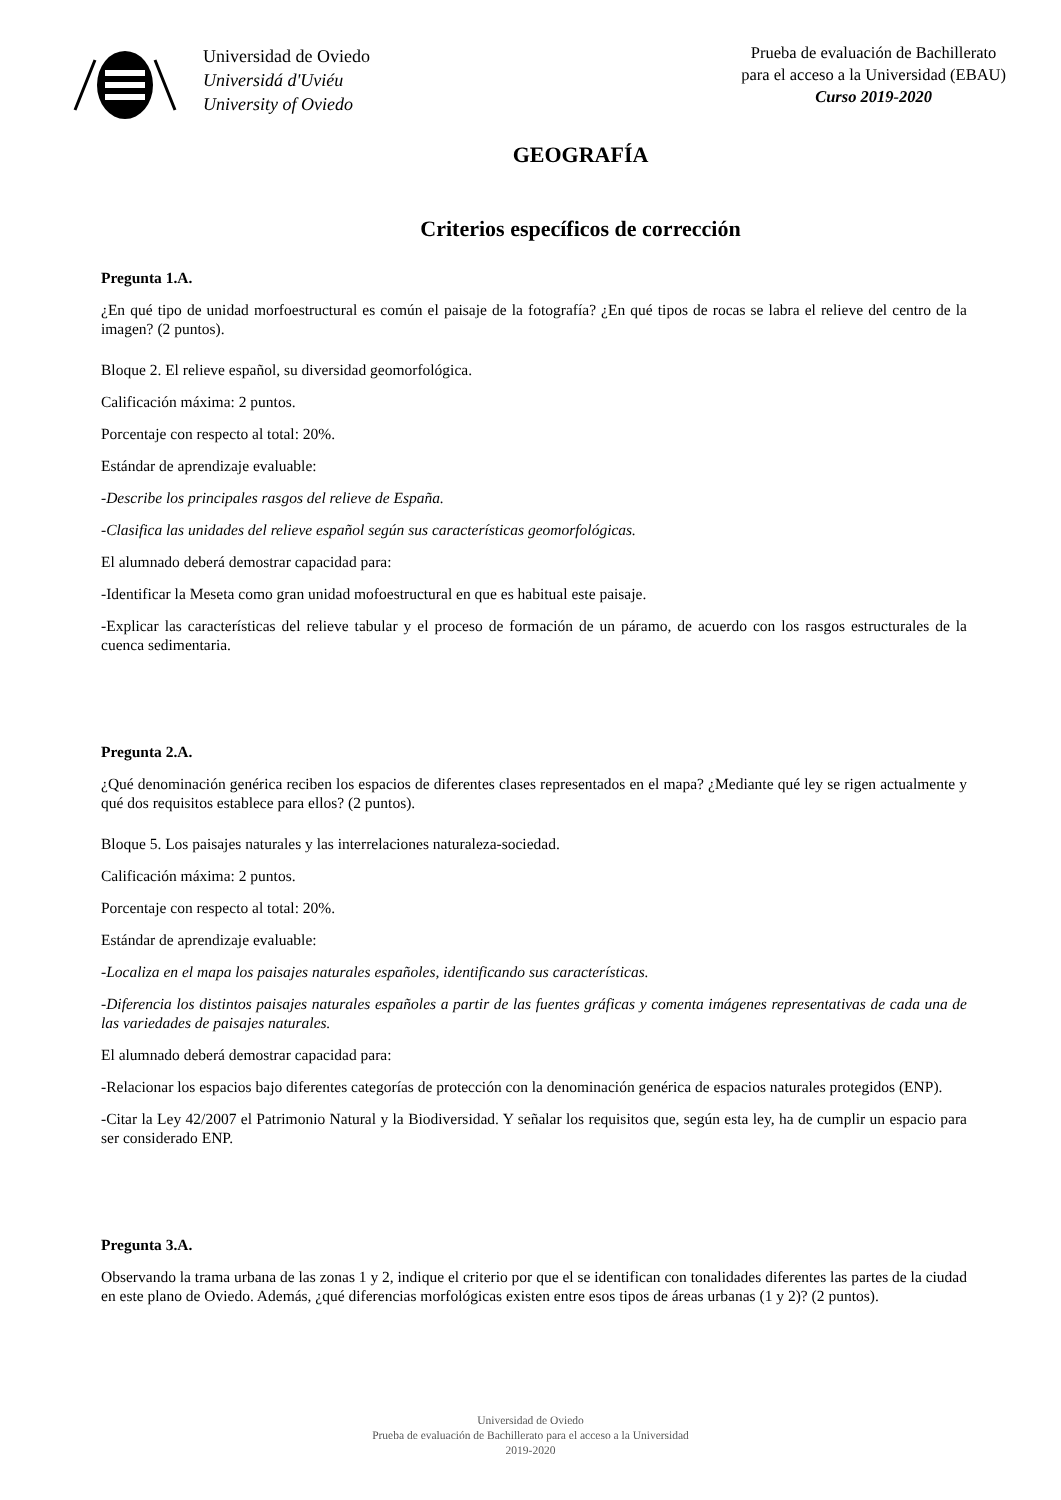Universidad de Oviedo
Universidá d'Uviéu
University of Oviedo
Prueba de evaluación de Bachillerato
para el acceso a la Universidad (EBAU)
Curso 2019-2020
GEOGRAFÍA
Criterios específicos de corrección
Pregunta 1.A.
¿En qué tipo de unidad morfoestructural es común el paisaje de la fotografía? ¿En qué tipos de rocas se labra el relieve del centro de la imagen? (2 puntos).
Bloque 2. El relieve español, su diversidad geomorfológica.
Calificación máxima: 2 puntos.
Porcentaje con respecto al total: 20%.
Estándar de aprendizaje evaluable:
-Describe los principales rasgos del relieve de España.
-Clasifica las unidades del relieve español según sus características geomorfológicas.
El alumnado deberá demostrar capacidad para:
-Identificar la Meseta como gran unidad mofoestructural en que es habitual este paisaje.
-Explicar las características del relieve tabular y el proceso de formación de un páramo, de acuerdo con los rasgos estructurales de la cuenca sedimentaria.
Pregunta 2.A.
¿Qué denominación genérica reciben los espacios de diferentes clases representados en el mapa? ¿Mediante qué ley se rigen actualmente y qué dos requisitos establece para ellos? (2 puntos).
Bloque 5. Los paisajes naturales y las interrelaciones naturaleza-sociedad.
Calificación máxima: 2 puntos.
Porcentaje con respecto al total: 20%.
Estándar de aprendizaje evaluable:
-Localiza en el mapa los paisajes naturales españoles, identificando sus características.
-Diferencia los distintos paisajes naturales españoles a partir de las fuentes gráficas y comenta imágenes representativas de cada una de las variedades de paisajes naturales.
El alumnado deberá demostrar capacidad para:
-Relacionar los espacios bajo diferentes categorías de protección con la denominación genérica de espacios naturales protegidos (ENP).
-Citar la Ley 42/2007 el Patrimonio Natural y la Biodiversidad. Y señalar los requisitos que, según esta ley, ha de cumplir un espacio para ser considerado ENP.
Pregunta 3.A.
Observando la trama urbana de las zonas 1 y 2, indique el criterio por que el se identifican con tonalidades diferentes las partes de la ciudad en este plano de Oviedo. Además, ¿qué diferencias morfológicas existen entre esos tipos de áreas urbanas (1 y 2)? (2 puntos).
Universidad de Oviedo
Prueba de evaluación de Bachillerato para el acceso a la Universidad
2019-2020